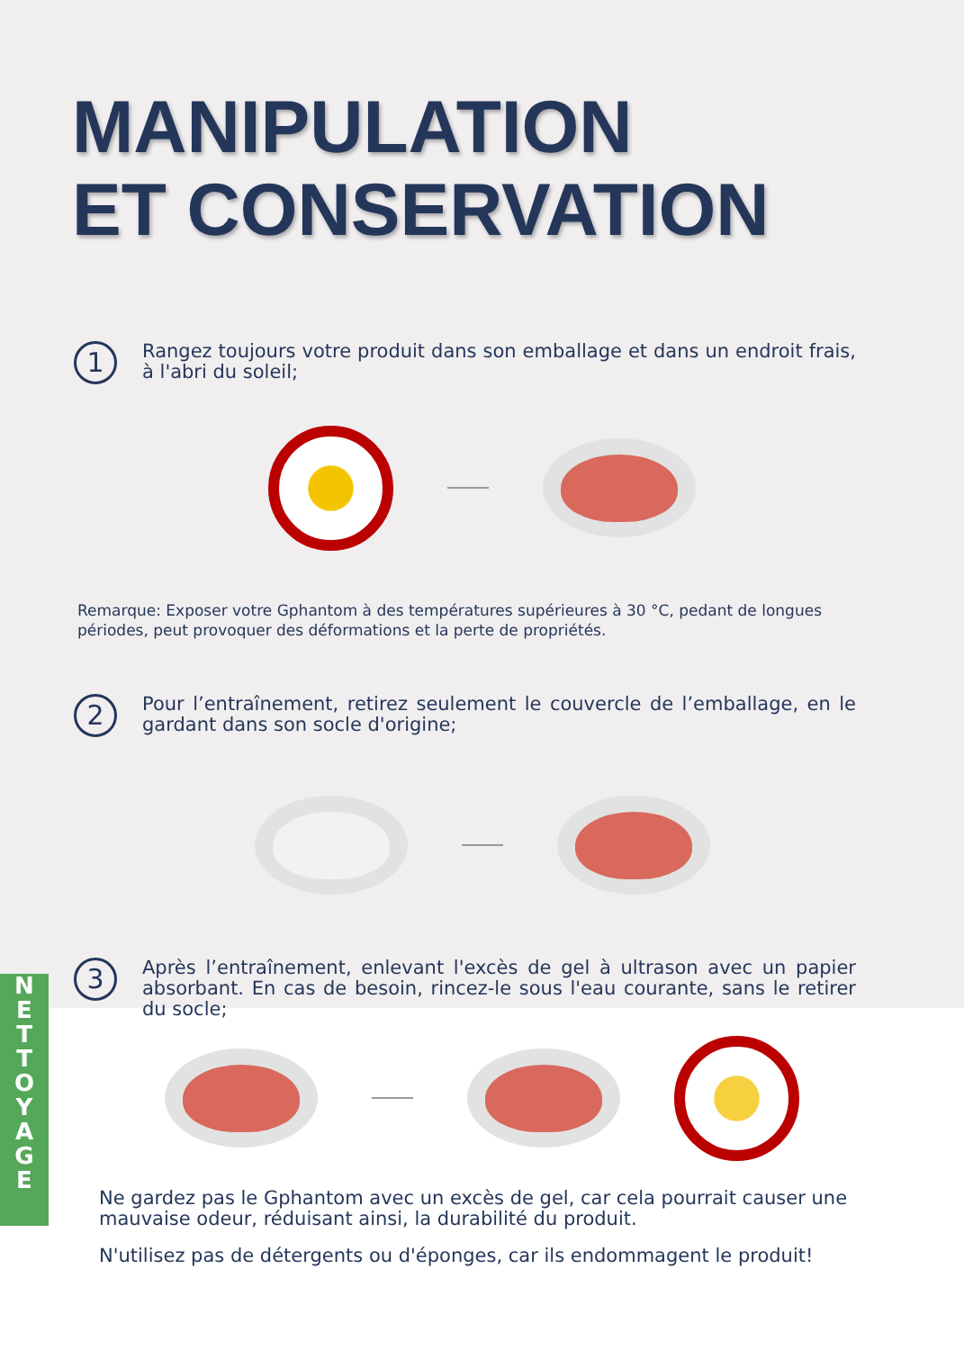MANIPULATION
ET CONSERVATION
1
Rangez toujours votre produit dans son emballage et dans un endroit frais, à l'abri du soleil;
Remarque: Exposer votre Gphantom à des températures supérieures à 30 °C, pedant de longues périodes, peut provoquer des déformations et la perte de propriétés.
2
Pour l’entraînement, retirez seulement le couvercle de l’emballage, en le gardant dans son socle d'origine;
3
Après l’entraînement, enlevant l'excès de gel à ultrason avec un papier absorbant. En cas de besoin, rincez-le sous l'eau courante, sans le retirer du socle;
N
E
T
T
O
Y
A
G
E
Ne gardez pas le Gphantom avec un excès de gel, car cela pourrait causer une mauvaise odeur, réduisant ainsi, la durabilité du produit.
N'utilisez pas de détergents ou d'éponges, car ils endommagent le produit!